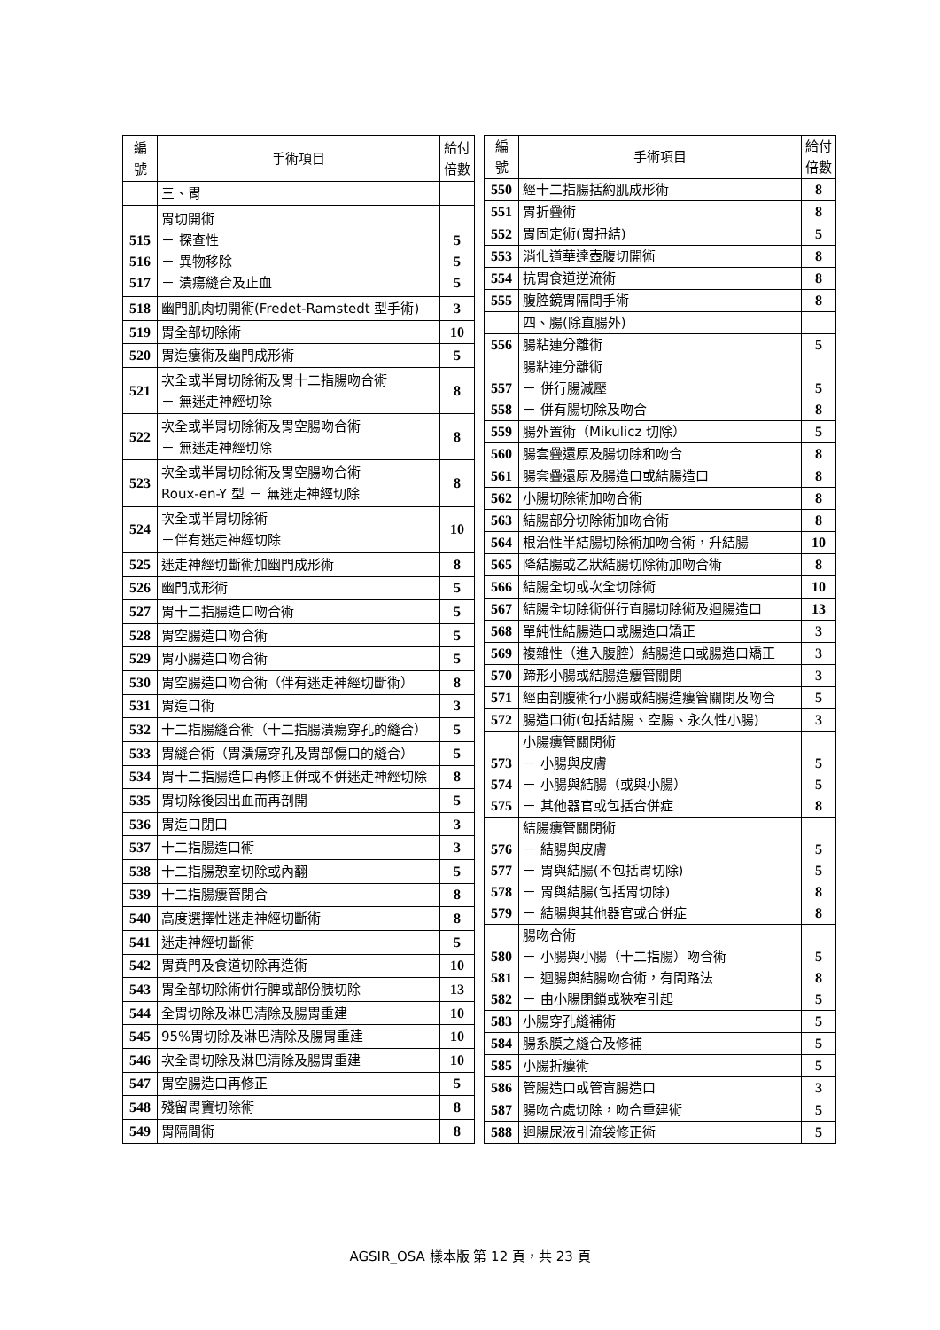| 編 號 | 手術項目 | 給付 倍數 |
| --- | --- | --- |
| | 三、胃 | |
| 515 516 517 | 胃切開術 － 探查性 － 異物移除 － 潰瘍縫合及止血 | 5 5 5 |
| 518 | 幽門肌肉切開術(Fredet-Ramstedt 型手術) | 3 |
| 519 | 胃全部切除術 | 10 |
| 520 | 胃造瘻術及幽門成形術 | 5 |
| 521 | 次全或半胃切除術及胃十二指腸吻合術 － 無迷走神經切除 | 8 |
| 522 | 次全或半胃切除術及胃空腸吻合術 － 無迷走神經切除 | 8 |
| 523 | 次全或半胃切除術及胃空腸吻合術 Roux-en-Y 型 － 無迷走神經切除 | 8 |
| 524 | 次全或半胃切除術 －伴有迷走神經切除 | 10 |
| 525 | 迷走神經切斷術加幽門成形術 | 8 |
| 526 | 幽門成形術 | 5 |
| 527 | 胃十二指腸造口吻合術 | 5 |
| 528 | 胃空腸造口吻合術 | 5 |
| 529 | 胃小腸造口吻合術 | 5 |
| 530 | 胃空腸造口吻合術（伴有迷走神經切斷術） | 8 |
| 531 | 胃造口術 | 3 |
| 532 | 十二指腸縫合術（十二指腸潰瘍穿孔的縫合） | 5 |
| 533 | 胃縫合術（胃潰瘍穿孔及胃部傷口的縫合） | 5 |
| 534 | 胃十二指腸造口再修正併或不併迷走神經切除 | 8 |
| 535 | 胃切除後因出血而再剖開 | 5 |
| 536 | 胃造口閉口 | 3 |
| 537 | 十二指腸造口術 | 3 |
| 538 | 十二指腸憩室切除或內翻 | 5 |
| 539 | 十二指腸瘻管閉合 | 8 |
| 540 | 高度選擇性迷走神經切斷術 | 8 |
| 541 | 迷走神經切斷術 | 5 |
| 542 | 胃賁門及食道切除再造術 | 10 |
| 543 | 胃全部切除術併行脾或部份胰切除 | 13 |
| 544 | 全胃切除及淋巴清除及腸胃重建 | 10 |
| 545 | 95%胃切除及淋巴清除及腸胃重建 | 10 |
| 546 | 次全胃切除及淋巴清除及腸胃重建 | 10 |
| 547 | 胃空腸造口再修正 | 5 |
| 548 | 殘留胃竇切除術 | 8 |
| 549 | 胃隔間術 | 8 |
| 編 號 | 手術項目 | 給付 倍數 |
| --- | --- | --- |
| 550 | 經十二指腸括約肌成形術 | 8 |
| 551 | 胃折疊術 | 8 |
| 552 | 胃固定術(胃扭結) | 5 |
| 553 | 消化道華達壺腹切開術 | 8 |
| 554 | 抗胃食道逆流術 | 8 |
| 555 | 腹腔鏡胃隔間手術 | 8 |
| | 四、腸(除直腸外) | |
| 556 | 腸粘連分離術 | 5 |
| 557 558 | 腸粘連分離術 － 併行腸減壓 － 併有腸切除及吻合 | 5 8 |
| 559 | 腸外置術（Mikulicz 切除） | 5 |
| 560 | 腸套疊還原及腸切除和吻合 | 8 |
| 561 | 腸套疊還原及腸造口或結腸造口 | 8 |
| 562 | 小腸切除術加吻合術 | 8 |
| 563 | 結腸部分切除術加吻合術 | 8 |
| 564 | 根治性半結腸切除術加吻合術，升結腸 | 10 |
| 565 | 降結腸或乙狀結腸切除術加吻合術 | 8 |
| 566 | 結腸全切或次全切除術 | 10 |
| 567 | 結腸全切除術併行直腸切除術及迴腸造口 | 13 |
| 568 | 單純性結腸造口或腸造口矯正 | 3 |
| 569 | 複雜性（進入腹腔）結腸造口或腸造口矯正 | 3 |
| 570 | 蹄形小腸或結腸造瘻管關閉 | 3 |
| 571 | 經由剖腹術行小腸或結腸造瘻管關閉及吻合 | 5 |
| 572 | 腸造口術(包括結腸、空腸、永久性小腸) | 3 |
| 573 574 575 | 小腸瘻管關閉術 － 小腸與皮膚 － 小腸與結腸（或與小腸） － 其他器官或包括合併症 | 5 5 8 |
| 576 577 578 579 | 結腸瘻管關閉術 － 結腸與皮膚 － 胃與結腸(不包括胃切除) － 胃與結腸(包括胃切除) － 結腸與其他器官或合併症 | 5 5 8 8 |
| 580 581 582 | 腸吻合術 － 小腸與小腸（十二指腸）吻合術 － 迴腸與結腸吻合術，有間路法 － 由小腸閉鎖或狹窄引起 | 5 8 5 |
| 583 | 小腸穿孔縫補術 | 5 |
| 584 | 腸系膜之縫合及修補 | 5 |
| 585 | 小腸折瘻術 | 5 |
| 586 | 管腸造口或管盲腸造口 | 3 |
| 587 | 腸吻合處切除，吻合重建術 | 5 |
| 588 | 迴腸尿液引流袋修正術 | 5 |
AGSIR_OSA 樣本版 第 12 頁，共 23 頁